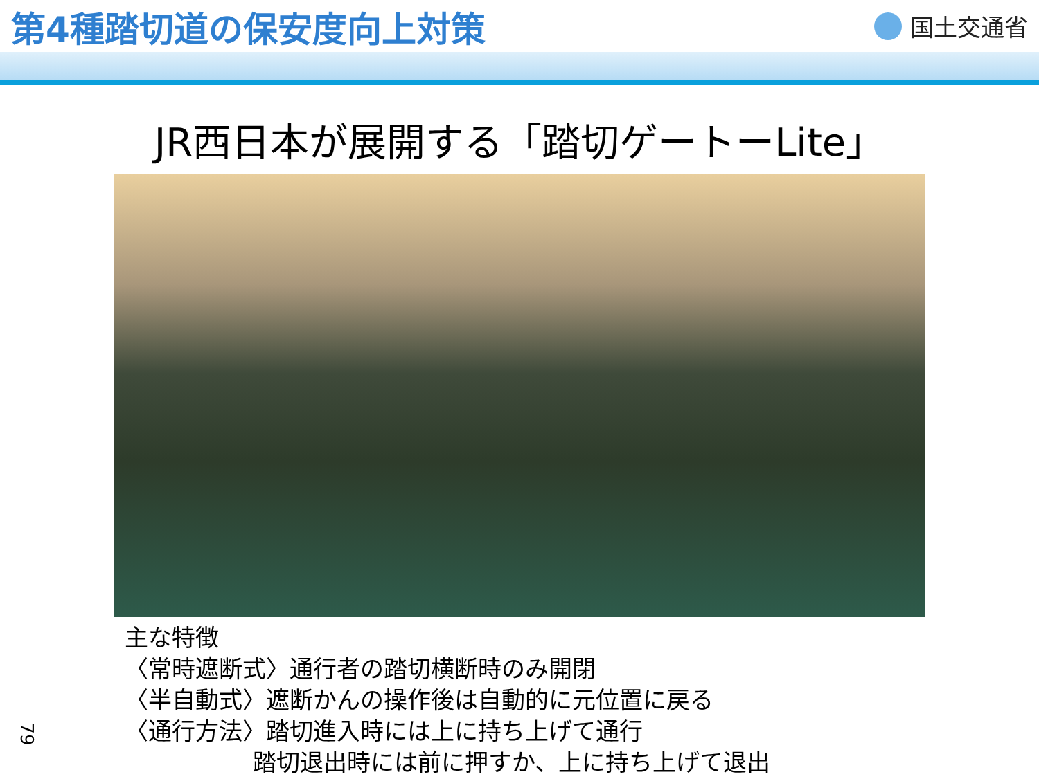第4種踏切道の保安度向上対策
国土交通省
JR西日本が展開する「踏切ゲートーLite」
主な特徴
〈常時遮断式〉通行者の踏切横断時のみ開閉
〈半自動式〉遮断かんの操作後は自動的に元位置に戻る
〈通行方法〉踏切進入時には上に持ち上げて通行
踏切退出時には前に押すか、上に持ち上げて退出
79